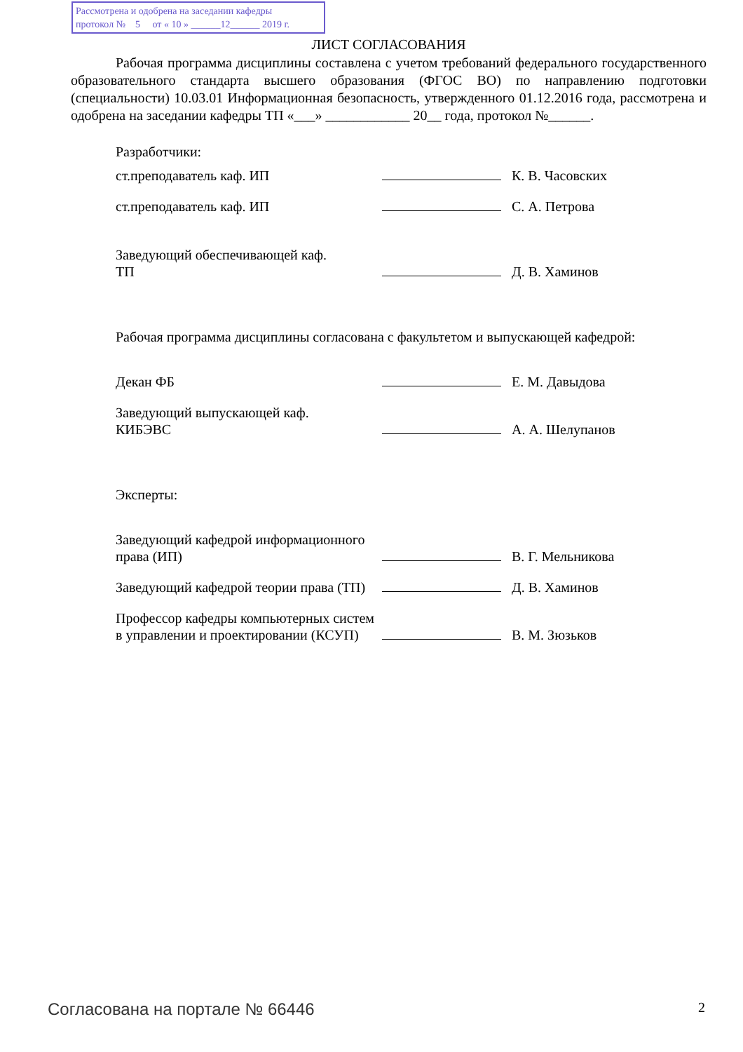Рассмотрена и одобрена на заседании кафедры
протокол № 5 от « 10 » ______12______ 2019 г.
ЛИСТ СОГЛАСОВАНИЯ
Рабочая программа дисциплины составлена с учетом требований федерального государственного образовательного стандарта высшего образования (ФГОС ВО) по направлению подготовки (специальности) 10.03.01 Информационная безопасность, утвержденного 01.12.2016 года, рассмотрена и одобрена на заседании кафедры ТП «___» ____________ 20__ года, протокол №______.
Разработчики:
| ст.преподаватель каф. ИП | | К. В. Часовских |
| ст.преподаватель каф. ИП | | С. А. Петрова |
| Заведующий обеспечивающей каф. ТП | | Д. В. Хаминов |
Рабочая программа дисциплины согласована с факультетом и выпускающей кафедрой:
| Декан ФБ | | Е. М. Давыдова |
| Заведующий выпускающей каф. КИБЭВС | | А. А. Шелупанов |
Эксперты:
| Заведующий кафедрой информационного права (ИП) | | В. Г. Мельникова |
| Заведующий кафедрой теории права (ТП) | | Д. В. Хаминов |
| Профессор кафедры компьютерных систем в управлении и проектировании (КСУП) | | В. М. Зюзьков |
Согласована на портале № 66446 2